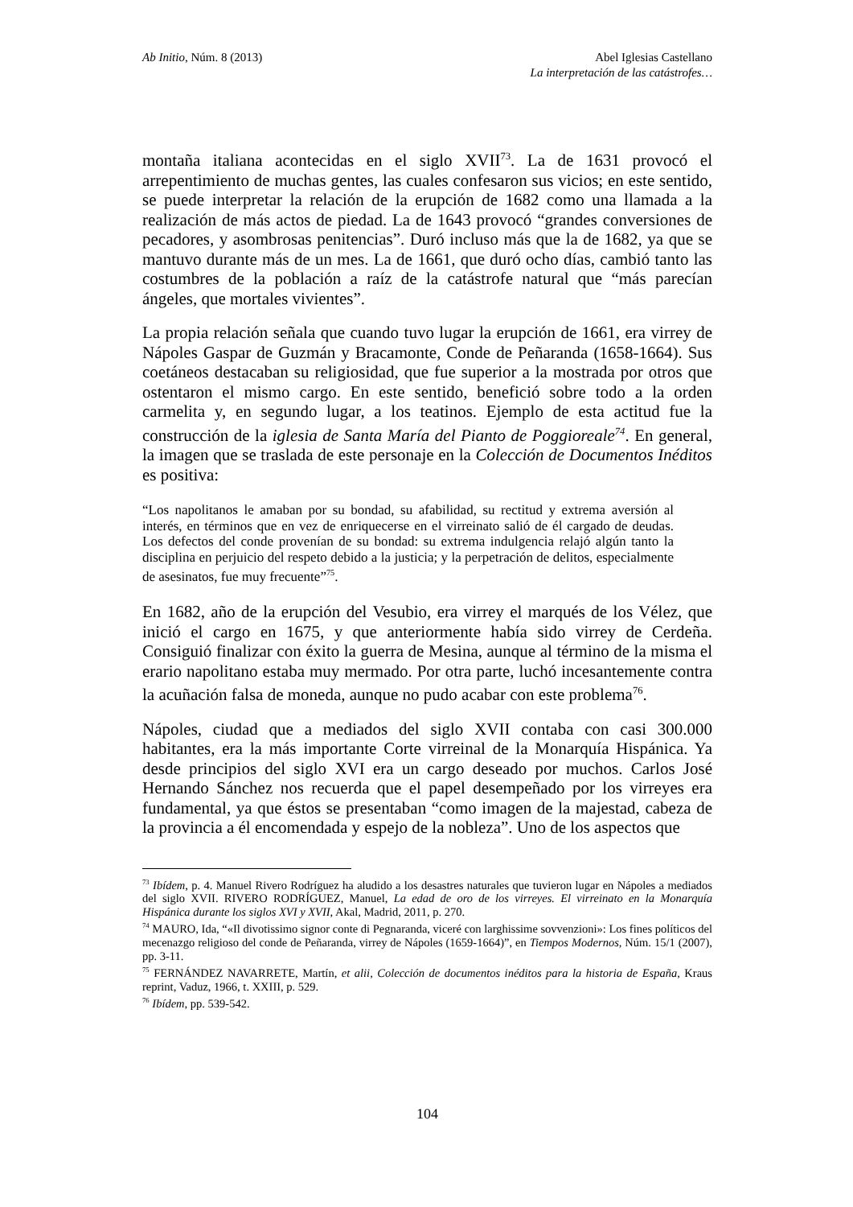Ab Initio, Núm. 8 (2013) Abel Iglesias Castellano
La interpretación de las catástrofes…
montaña italiana acontecidas en el siglo XVII<sup>73</sup>. La de 1631 provocó el arrepentimiento de muchas gentes, las cuales confesaron sus vicios; en este sentido, se puede interpretar la relación de la erupción de 1682 como una llamada a la realización de más actos de piedad. La de 1643 provocó “grandes conversiones de pecadores, y asombrosas penitencias”. Duró incluso más que la de 1682, ya que se mantuvo durante más de un mes. La de 1661, que duró ocho días, cambió tanto las costumbres de la población a raíz de la catástrofe natural que “más parecían ángeles, que mortales vivientes”.
La propia relación señala que cuando tuvo lugar la erupción de 1661, era virrey de Nápoles Gaspar de Guzmán y Bracamonte, Conde de Peñaranda (1658-1664). Sus coetáneos destacaban su religiosidad, que fue superior a la mostrada por otros que ostentaron el mismo cargo. En este sentido, benefició sobre todo a la orden carmelita y, en segundo lugar, a los teatinos. Ejemplo de esta actitud fue la construcción de la iglesia de Santa María del Pianto de Poggioreale<sup>74</sup>. En general, la imagen que se traslada de este personaje en la Colección de Documentos Inéditos es positiva:
“Los napolitanos le amaban por su bondad, su afabilidad, su rectitud y extrema aversión al interés, en términos que en vez de enriquecerse en el virreinato salió de él cargado de deudas. Los defectos del conde provenían de su bondad: su extrema indulgencia relajó algún tanto la disciplina en perjuicio del respeto debido a la justicia; y la perpetración de delitos, especialmente de asesinatos, fue muy frecuente”<sup>75</sup>.
En 1682, año de la erupción del Vesubio, era virrey el marqués de los Vélez, que inició el cargo en 1675, y que anteriormente había sido virrey de Cerdeña. Consiguió finalizar con éxito la guerra de Mesina, aunque al término de la misma el erario napolitano estaba muy mermado. Por otra parte, luchó incesantemente contra la acuñación falsa de moneda, aunque no pudo acabar con este problema<sup>76</sup>.
Nápoles, ciudad que a mediados del siglo XVII contaba con casi 300.000 habitantes, era la más importante Corte virreinal de la Monarquía Hispánica. Ya desde principios del siglo XVI era un cargo deseado por muchos. Carlos José Hernando Sánchez nos recuerda que el papel desempeñado por los virreyes era fundamental, ya que éstos se presentaban “como imagen de la majestad, cabeza de la provincia a él encomendada y espejo de la nobleza”. Uno de los aspectos que
<sup>73</sup> Ibídem, p. 4. Manuel Rivero Rodríguez ha aludido a los desastres naturales que tuvieron lugar en Nápoles a mediados del siglo XVII. RIVERO RODRÍGUEZ, Manuel, La edad de oro de los virreyes. El virreinato en la Monarquía Hispánica durante los siglos XVI y XVII, Akal, Madrid, 2011, p. 270.
<sup>74</sup> MAURO, Ida, “«Il divotissimo signor conte di Pegnaranda, viceré con larghissime sovvenzioni»: Los fines políticos del mecenazgo religioso del conde de Peñaranda, virrey de Nápoles (1659-1664)”, en Tiempos Modernos, Núm. 15/1 (2007), pp. 3-11.
<sup>75</sup> FERNÁNDEZ NAVARRETE, Martín, et alii, Colección de documentos inéditos para la historia de España, Kraus reprint, Vaduz, 1966, t. XXIII, p. 529.
<sup>76</sup> Ibídem, pp. 539-542.
104